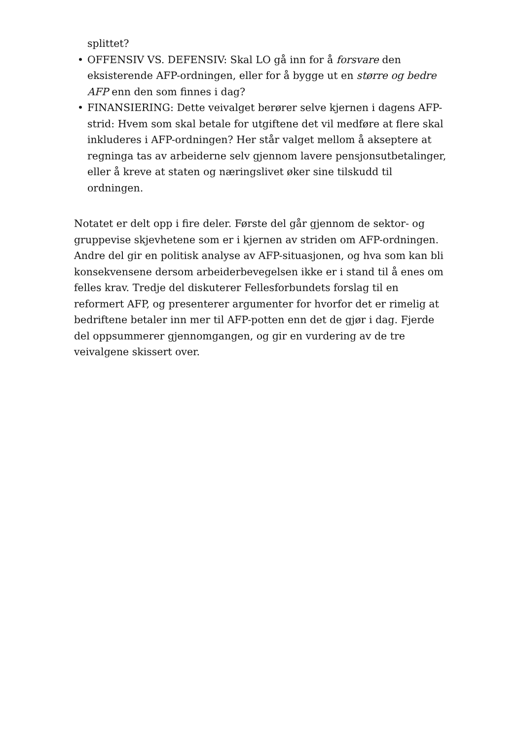splittet?
• OFFENSIV VS. DEFENSIV: Skal LO gå inn for å forsvare den eksisterende AFP-ordningen, eller for å bygge ut en større og bedre AFP enn den som finnes i dag?
• FINANSIERING: Dette veivalget berører selve kjernen i dagens AFP-strid: Hvem som skal betale for utgiftene det vil medføre at flere skal inkluderes i AFP-ordningen? Her står valget mellom å akseptere at regninga tas av arbeiderne selv gjennom lavere pensjonsutbetalinger, eller å kreve at staten og næringslivet øker sine tilskudd til ordningen.
Notatet er delt opp i fire deler. Første del går gjennom de sektor- og gruppevise skjevhetene som er i kjernen av striden om AFP-ordningen. Andre del gir en politisk analyse av AFP-situasjonen, og hva som kan bli konsekvensene dersom arbeiderbevegelsen ikke er i stand til å enes om felles krav. Tredje del diskuterer Fellesforbundets forslag til en reformert AFP, og presenterer argumenter for hvorfor det er rimelig at bedriftene betaler inn mer til AFP-potten enn det de gjør i dag. Fjerde del oppsummerer gjennomgangen, og gir en vurdering av de tre veivalgene skissert over.